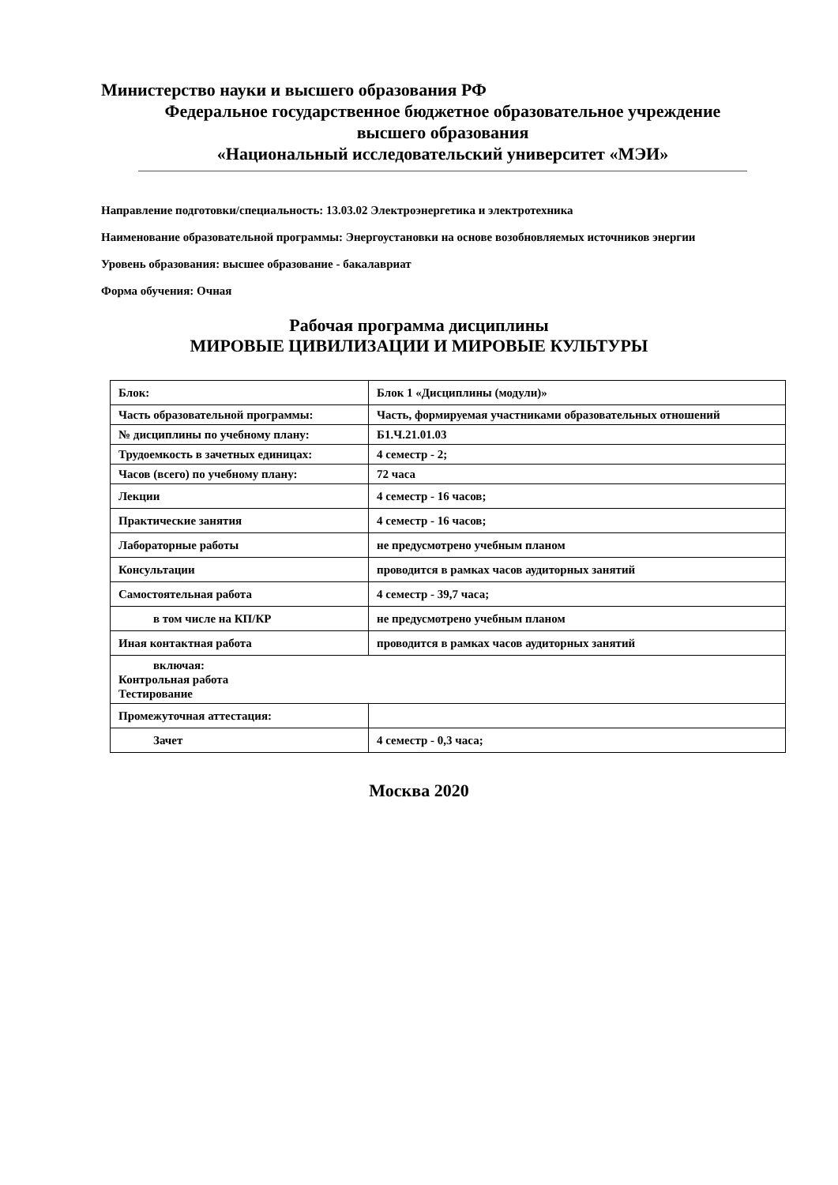Министерство науки и высшего образования РФ
Федеральное государственное бюджетное образовательное учреждение
высшего образования
«Национальный исследовательский университет «МЭИ»
Направление подготовки/специальность: 13.03.02 Электроэнергетика и электротехника
Наименование образовательной программы: Энергоустановки на основе возобновляемых источников энергии
Уровень образования: высшее образование - бакалавриат
Форма обучения: Очная
Рабочая программа дисциплины
МИРОВЫЕ ЦИВИЛИЗАЦИИ И МИРОВЫЕ КУЛЬТУРЫ
| Блок: | Блок 1 «Дисциплины (модули)» |
| Часть образовательной программы: | Часть, формируемая участниками образовательных отношений |
| № дисциплины по учебному плану: | Б1.Ч.21.01.03 |
| Трудоемкость в зачетных единицах: | 4 семестр - 2; |
| Часов (всего) по учебному плану: | 72 часа |
| Лекции | 4 семестр - 16 часов; |
| Практические занятия | 4 семестр - 16 часов; |
| Лабораторные работы | не предусмотрено учебным планом |
| Консультации | проводится в рамках часов аудиторных занятий |
| Самостоятельная работа | 4 семестр - 39,7 часа; |
| в том числе на КП/КР | не предусмотрено учебным планом |
| Иная контактная работа | проводится в рамках часов аудиторных занятий |
| включая: Контрольная работа Тестирование | |
| Промежуточная аттестация: | |
| Зачет | 4 семестр - 0,3 часа; |
Москва 2020